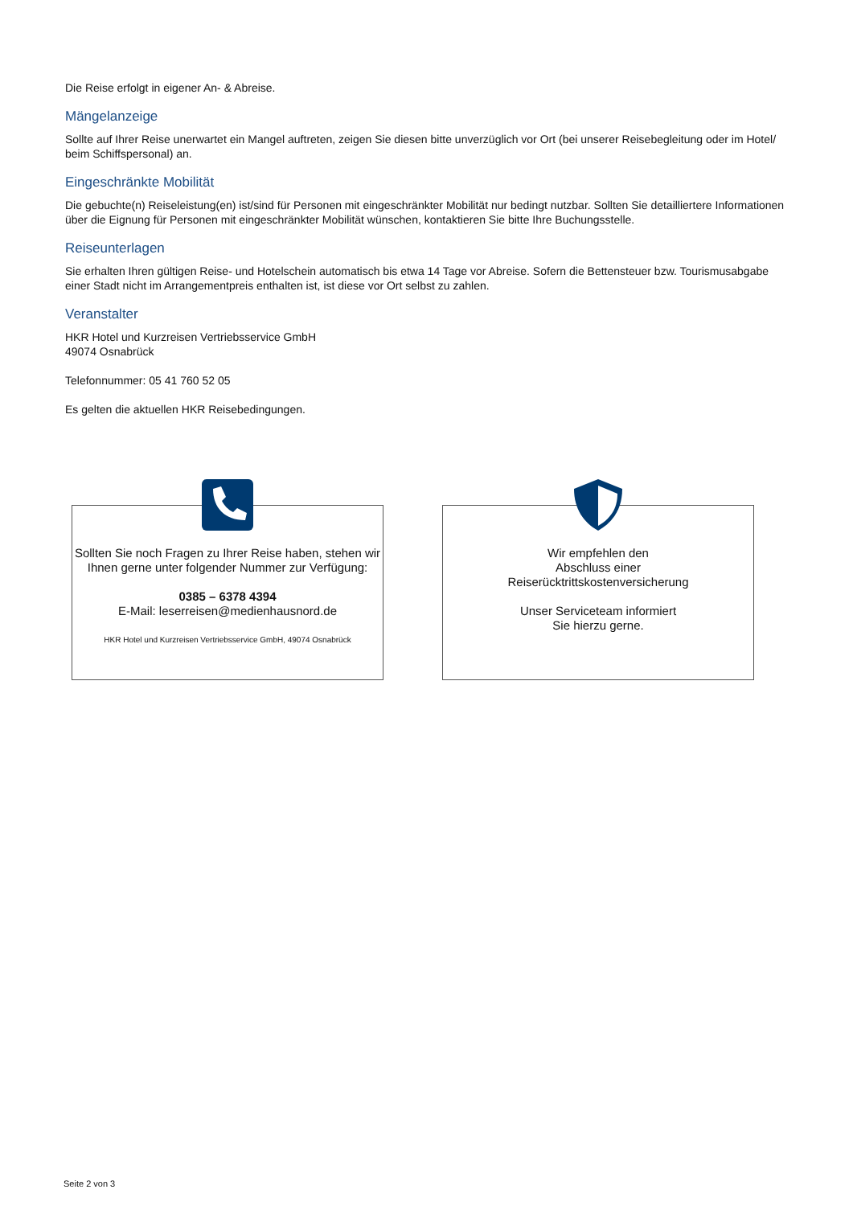Die Reise erfolgt in eigener An- & Abreise.
Mängelanzeige
Sollte auf Ihrer Reise unerwartet ein Mangel auftreten, zeigen Sie diesen bitte unverzüglich vor Ort (bei unserer Reisebegleitung oder im Hotel/ beim Schiffspersonal) an.
Eingeschränkte Mobilität
Die gebuchte(n) Reiseleistung(en) ist/sind für Personen mit eingeschränkter Mobilität nur bedingt nutzbar. Sollten Sie detailliertere Informationen über die Eignung für Personen mit eingeschränkter Mobilität wünschen, kontaktieren Sie bitte Ihre Buchungsstelle.
Reiseunterlagen
Sie erhalten Ihren gültigen Reise- und Hotelschein automatisch bis etwa 14 Tage vor Abreise. Sofern die Bettensteuer bzw. Tourismusabgabe einer Stadt nicht im Arrangementpreis enthalten ist, ist diese vor Ort selbst zu zahlen.
Veranstalter
HKR Hotel und Kurzreisen Vertriebsservice GmbH
49074 Osnabrück
Telefonnummer: 05 41 760 52 05
Es gelten die aktuellen HKR Reisebedingungen.
Sollten Sie noch Fragen zu Ihrer Reise haben, stehen wir Ihnen gerne unter folgender Nummer zur Verfügung:
0385 – 6378 4394
E-Mail: leserreisen@medienhausnord.de
HKR Hotel und Kurzreisen Vertriebsservice GmbH, 49074 Osnabrück
Wir empfehlen den
Abschluss einer
Reiserücktrittskostenversicherung
Unser Serviceteam informiert
Sie hierzu gerne.
Seite 2 von 3